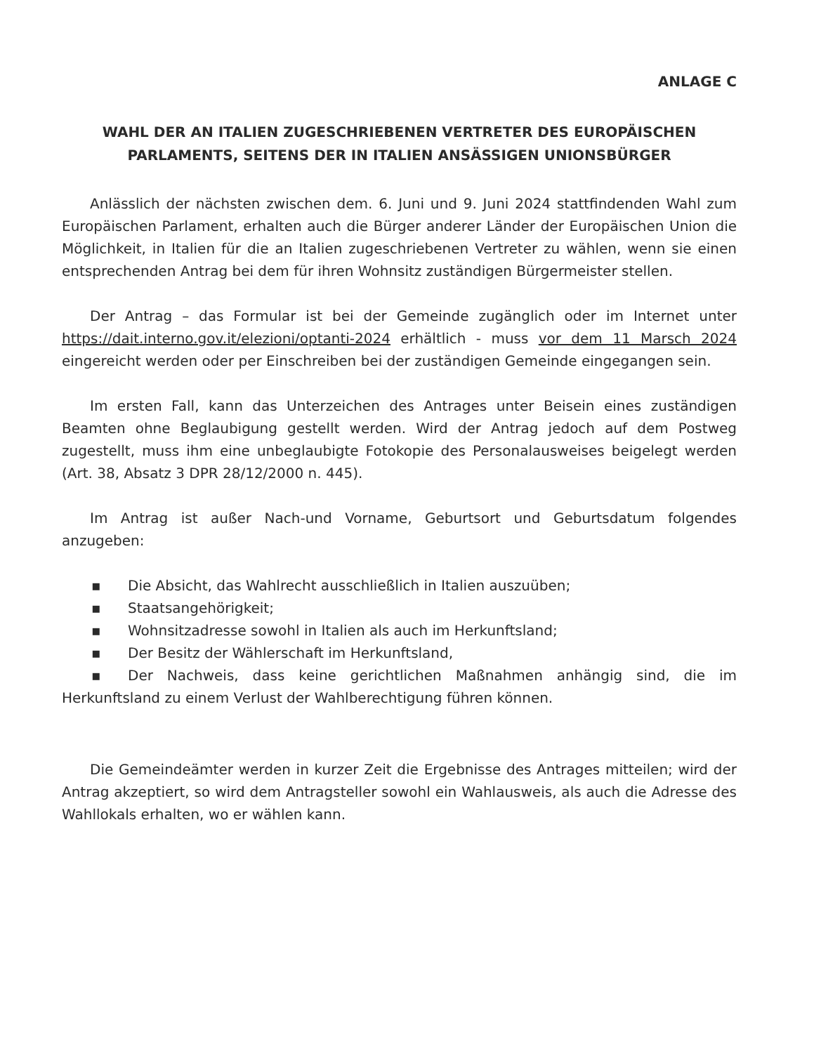ANLAGE C
WAHL DER AN ITALIEN ZUGESCHRIEBENEN VERTRETER DES EUROPÄISCHEN PARLAMENTS, SEITENS DER IN ITALIEN ANSÄSSIGEN UNIONSBÜRGER
Anlässlich der nächsten zwischen dem. 6. Juni und 9. Juni 2024 stattfindenden Wahl zum Europäischen Parlament, erhalten auch die Bürger anderer Länder der Europäischen Union die Möglichkeit, in Italien für die an Italien zugeschriebenen Vertreter zu wählen, wenn sie einen entsprechenden Antrag bei dem für ihren Wohnsitz zuständigen Bürgermeister stellen.
Der Antrag – das Formular ist bei der Gemeinde zugänglich oder im Internet unter https://dait.interno.gov.it/elezioni/optanti-2024 erhältlich - muss vor dem 11 Marsch 2024 eingereicht werden oder per Einschreiben bei der zuständigen Gemeinde eingegangen sein.
Im ersten Fall, kann das Unterzeichen des Antrages unter Beisein eines zuständigen Beamten ohne Beglaubigung gestellt werden. Wird der Antrag jedoch auf dem Postweg zugestellt, muss ihm eine unbeglaubigte Fotokopie des Personalausweises beigelegt werden (Art. 38, Absatz 3 DPR 28/12/2000 n. 445).
Im Antrag ist außer Nach-und Vorname, Geburtsort und Geburtsdatum folgendes anzugeben:
▪ Die Absicht, das Wahlrecht ausschließlich in Italien auszuüben;
▪ Staatsangehörigkeit;
▪ Wohnsitzadresse sowohl in Italien als auch im Herkunftsland;
▪ Der Besitz der Wählerschaft im Herkunftsland,
▪ Der Nachweis, dass keine gerichtlichen Maßnahmen anhängig sind, die im Herkunftsland zu einem Verlust der Wahlberechtigung führen können.
Die Gemeindeämter werden in kurzer Zeit die Ergebnisse des Antrages mitteilen; wird der Antrag akzeptiert, so wird dem Antragsteller sowohl ein Wahlausweis, als auch die Adresse des Wahllokals erhalten, wo er wählen kann.